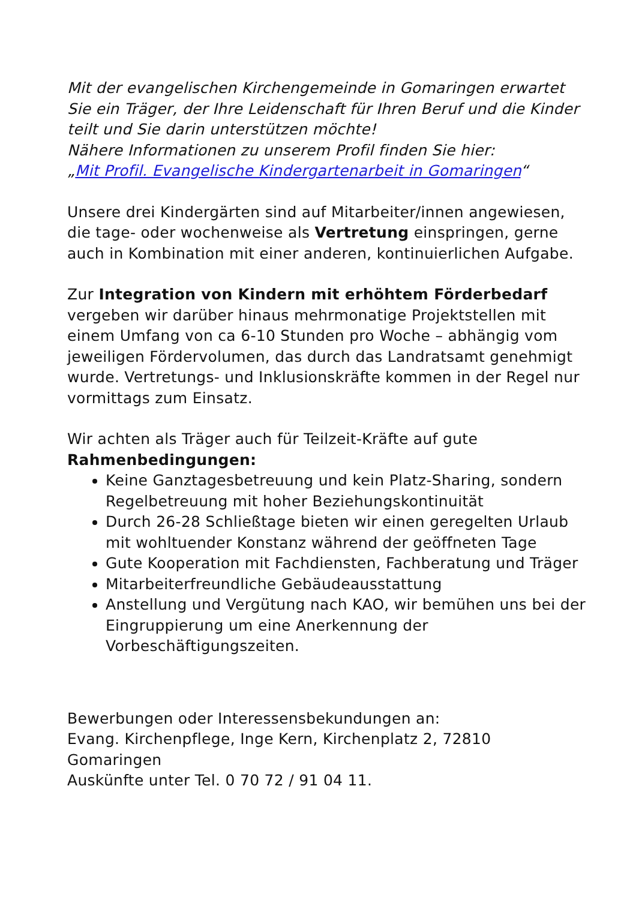Mit der evangelischen Kirchengemeinde in Gomaringen erwartet Sie ein Träger, der Ihre Leidenschaft für Ihren Beruf und die Kinder teilt und Sie darin unterstützen möchte!
Nähere Informationen zu unserem Profil finden Sie hier:
„Mit Profil. Evangelische Kindergartenarbeit in Gomaringen“
Unsere drei Kindergärten sind auf Mitarbeiter/innen angewiesen, die tage- oder wochenweise als Vertretung einspringen, gerne auch in Kombination mit einer anderen, kontinuierlichen Aufgabe.
Zur Integration von Kindern mit erhöhtem Förderbedarf vergeben wir darüber hinaus mehrmonatige Projektstellen mit einem Umfang von ca 6-10 Stunden pro Woche – abhängig vom jeweiligen Fördervolumen, das durch das Landratsamt genehmigt wurde. Vertretungs- und Inklusionskräfte kommen in der Regel nur vormittags zum Einsatz.
Wir achten als Träger auch für Teilzeit-Kräfte auf gute
Rahmenbedingungen:
Keine Ganztagesbetreuung und kein Platz-Sharing, sondern Regelbetreuung mit hoher Beziehungskontinuität
Durch 26-28 Schließtage bieten wir einen geregelten Urlaub mit wohltuender Konstanz während der geöffneten Tage
Gute Kooperation mit Fachdiensten, Fachberatung und Träger
Mitarbeiterfreundliche Gebäudeausstattung
Anstellung und Vergütung nach KAO, wir bemühen uns bei der Eingruppierung um eine Anerkennung der Vorbeschäftigungszeiten.
Bewerbungen oder Interessensbekundungen an:
Evang. Kirchenpflege, Inge Kern, Kirchenplatz 2, 72810 Gomaringen
Auskünfte unter Tel. 0 70 72 / 91 04 11.